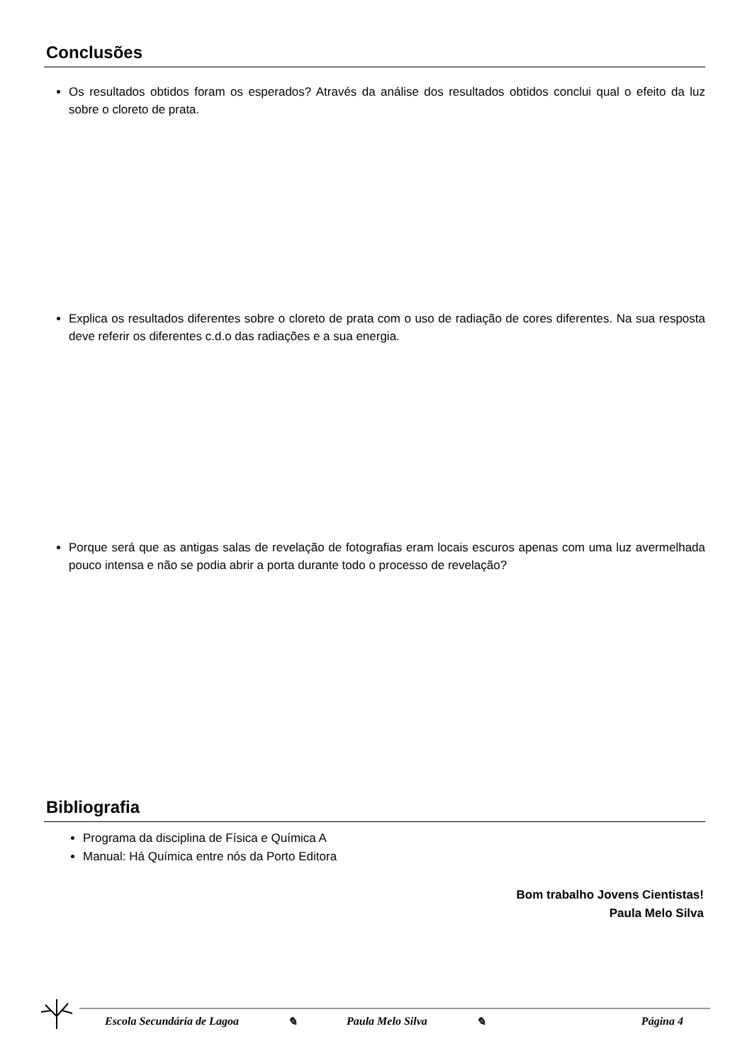Conclusões
Os resultados obtidos foram os esperados? Através da análise dos resultados obtidos conclui qual o efeito da luz sobre o cloreto de prata.
Explica os resultados diferentes sobre o cloreto de prata com o uso de radiação de cores diferentes. Na sua resposta deve referir os diferentes c.d.o das radiações e a sua energia.
Porque será que as antigas salas de revelação de fotografias eram locais escuros apenas com uma luz avermelhada pouco intensa e não se podia abrir a porta durante todo o processo de revelação?
Bibliografia
Programa da disciplina de Física e Química A
Manual: Há Química entre nós da Porto Editora
Bom trabalho Jovens Cientistas!
Paula Melo Silva
Escola Secundária de Lagoa ✎ Paula Melo Silva ✎ Página 4